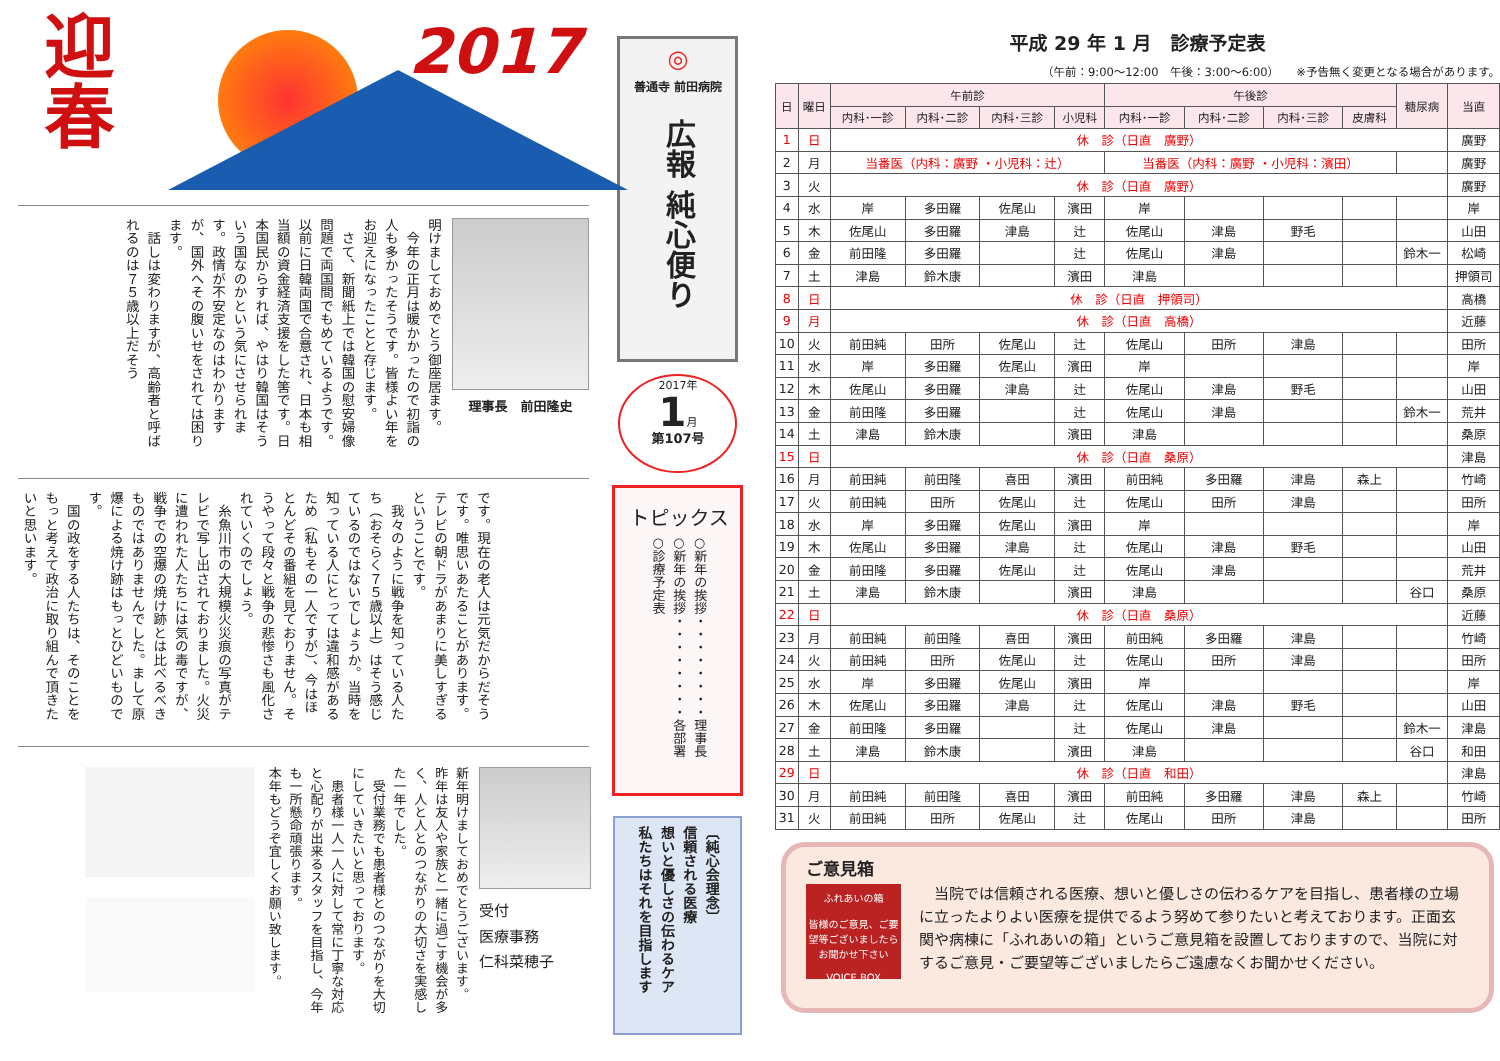迎春
2017
理事長　前田隆史
明けましておめでとう御座居ます。
　今年の正月は暖かかったので初詣の人も多かったそうです。皆様よい年をお迎えになったことと存じます。
　さて、新聞紙上では韓国の慰安婦像問題で両国間でもめているようです。以前に日韓両国で合意され、日本も相当額の資金経済支援をした筈です。日本国民からすれば、やはり韓国はそういう国なのかという気にさせられます。政情が不安定なのはわかりますが、国外へその腹いせをされては困ります。
　話しは変わりますが、高齢者と呼ばれるのは７５歳以上だそう
です。現在の老人は元気だからだそうです。唯思いあたることがあります。テレビの朝ドラがあまりに美しすぎるということです。
　我々のように戦争を知っている人たち（おそらく７５歳以上）はそう感じているのではないでしょうか。当時を知っている人にとっては違和感があるため（私もその一人ですが）、今はほとんどその番組を見ておりません。そうやって段々と戦争の悲惨さも風化されていくのでしょう。
　糸魚川市の大規模火災痕の写真がテレビで写し出されておりました。火災に遭われた人たちには気の毒ですが、戦争での空爆の焼け跡とは比べるべきものではありませんでした。まして原爆による焼け跡はもっとひどいものです。
　国の政をする人たちは、そのことをもっと考えて政治に取り組んで頂きたいと思います。
受付
医療事務
仁科菜穂子
新年明けましておめでとうございます。
昨年は友人や家族と一緒に過ごす機会が多く、人と人とのつながりの大切さを実感した一年でした。
　受付業務でも患者様とのつながりを大切にしていきたいと思っております。
　患者様一人一人に対して常に丁寧な対応と心配りが出来るスタッフを目指し、今年も一所懸命頑張ります。
本年もどうぞ宜しくお願い致します。
◎
善通寺 前田病院
広報 純心便り
2017年
1月
第107号
トピックス
○新年の挨拶・・・・・・・・理事長
○新年の挨拶・・・・・・・・各部署
○診療予定表
〔純心会理念〕
信頼される医療
想いと優しさの伝わるケア
私たちはそれを目指します
平成 29 年 1 月　診療予定表
（午前：9:00～12:00　午後：3:00～6:00）　　※予告無く変更となる場合があります。
| 日 | 曜日 | 午前診 | | | | 午後診 | | | | 糖尿病 | 当直 |
| --- | --- | --- | --- | --- | --- | --- | --- | --- | --- | --- | --- |
| | | 内科･一診 | 内科･二診 | 内科･三診 | 小児科 | 内科･一診 | 内科･二診 | 内科･三診 | 皮膚科 | | |
| 1 | 日 | 休 診（日直 廣野） | | | | | | | | | 廣野 |
| 2 | 月 | 当番医（内科：廣野 ・小児科：辻） | | | | 当番医（内科：廣野 ・小児科：濱田） | | | | | 廣野 |
| 3 | 火 | 休 診（日直 廣野） | | | | | | | | | 廣野 |
| 4 | 水 | 岸 | 多田羅 | 佐尾山 | 濱田 | 岸 | | | | | 岸 |
| 5 | 木 | 佐尾山 | 多田羅 | 津島 | 辻 | 佐尾山 | 津島 | 野毛 | | | 山田 |
| 6 | 金 | 前田隆 | 多田羅 | | 辻 | 佐尾山 | 津島 | | | 鈴木一 | 松崎 |
| 7 | 土 | 津島 | 鈴木康 | | 濱田 | 津島 | | | | | 押領司 |
| 8 | 日 | 休 診（日直 押領司） | | | | | | | | | 高橋 |
| 9 | 月 | 休 診（日直 高橋） | | | | | | | | | 近藤 |
| 10 | 火 | 前田純 | 田所 | 佐尾山 | 辻 | 佐尾山 | 田所 | 津島 | | | 田所 |
| 11 | 水 | 岸 | 多田羅 | 佐尾山 | 濱田 | 岸 | | | | | 岸 |
| 12 | 木 | 佐尾山 | 多田羅 | 津島 | 辻 | 佐尾山 | 津島 | 野毛 | | | 山田 |
| 13 | 金 | 前田隆 | 多田羅 | | 辻 | 佐尾山 | 津島 | | | 鈴木一 | 荒井 |
| 14 | 土 | 津島 | 鈴木康 | | 濱田 | 津島 | | | | | 桑原 |
| 15 | 日 | 休 診（日直 桑原） | | | | | | | | | 津島 |
| 16 | 月 | 前田純 | 前田隆 | 喜田 | 濱田 | 前田純 | 多田羅 | 津島 | 森上 | | 竹崎 |
| 17 | 火 | 前田純 | 田所 | 佐尾山 | 辻 | 佐尾山 | 田所 | 津島 | | | 田所 |
| 18 | 水 | 岸 | 多田羅 | 佐尾山 | 濱田 | 岸 | | | | | 岸 |
| 19 | 木 | 佐尾山 | 多田羅 | 津島 | 辻 | 佐尾山 | 津島 | 野毛 | | | 山田 |
| 20 | 金 | 前田隆 | 多田羅 | 佐尾山 | 辻 | 佐尾山 | 津島 | | | | 荒井 |
| 21 | 土 | 津島 | 鈴木康 | | 濱田 | 津島 | | | | 谷口 | 桑原 |
| 22 | 日 | 休 診（日直 桑原） | | | | | | | | | 近藤 |
| 23 | 月 | 前田純 | 前田隆 | 喜田 | 濱田 | 前田純 | 多田羅 | 津島 | | | 竹崎 |
| 24 | 火 | 前田純 | 田所 | 佐尾山 | 辻 | 佐尾山 | 田所 | 津島 | | | 田所 |
| 25 | 水 | 岸 | 多田羅 | 佐尾山 | 濱田 | 岸 | | | | | 岸 |
| 26 | 木 | 佐尾山 | 多田羅 | 津島 | 辻 | 佐尾山 | 津島 | 野毛 | | | 山田 |
| 27 | 金 | 前田隆 | 多田羅 | | 辻 | 佐尾山 | 津島 | | | 鈴木一 | 津島 |
| 28 | 土 | 津島 | 鈴木康 | | 濱田 | 津島 | | | | 谷口 | 和田 |
| 29 | 日 | 休 診（日直 和田） | | | | | | | | | 津島 |
| 30 | 月 | 前田純 | 前田隆 | 喜田 | 濱田 | 前田純 | 多田羅 | 津島 | 森上 | | 竹崎 |
| 31 | 火 | 前田純 | 田所 | 佐尾山 | 辻 | 佐尾山 | 田所 | 津島 | | | 田所 |
ご意見箱
ふれあいの箱
皆様のご意見、ご要望等ございましたらお聞かせ下さい
VOICE BOX
　当院では信頼される医療、想いと優しさの伝わるケアを目指し、患者様の立場に立ったよりよい医療を提供でるよう努めて参りたいと考えております。正面玄関や病棟に「ふれあいの箱」というご意見箱を設置しておりますので、当院に対するご意見・ご要望等ございましたらご遠慮なくお聞かせください。